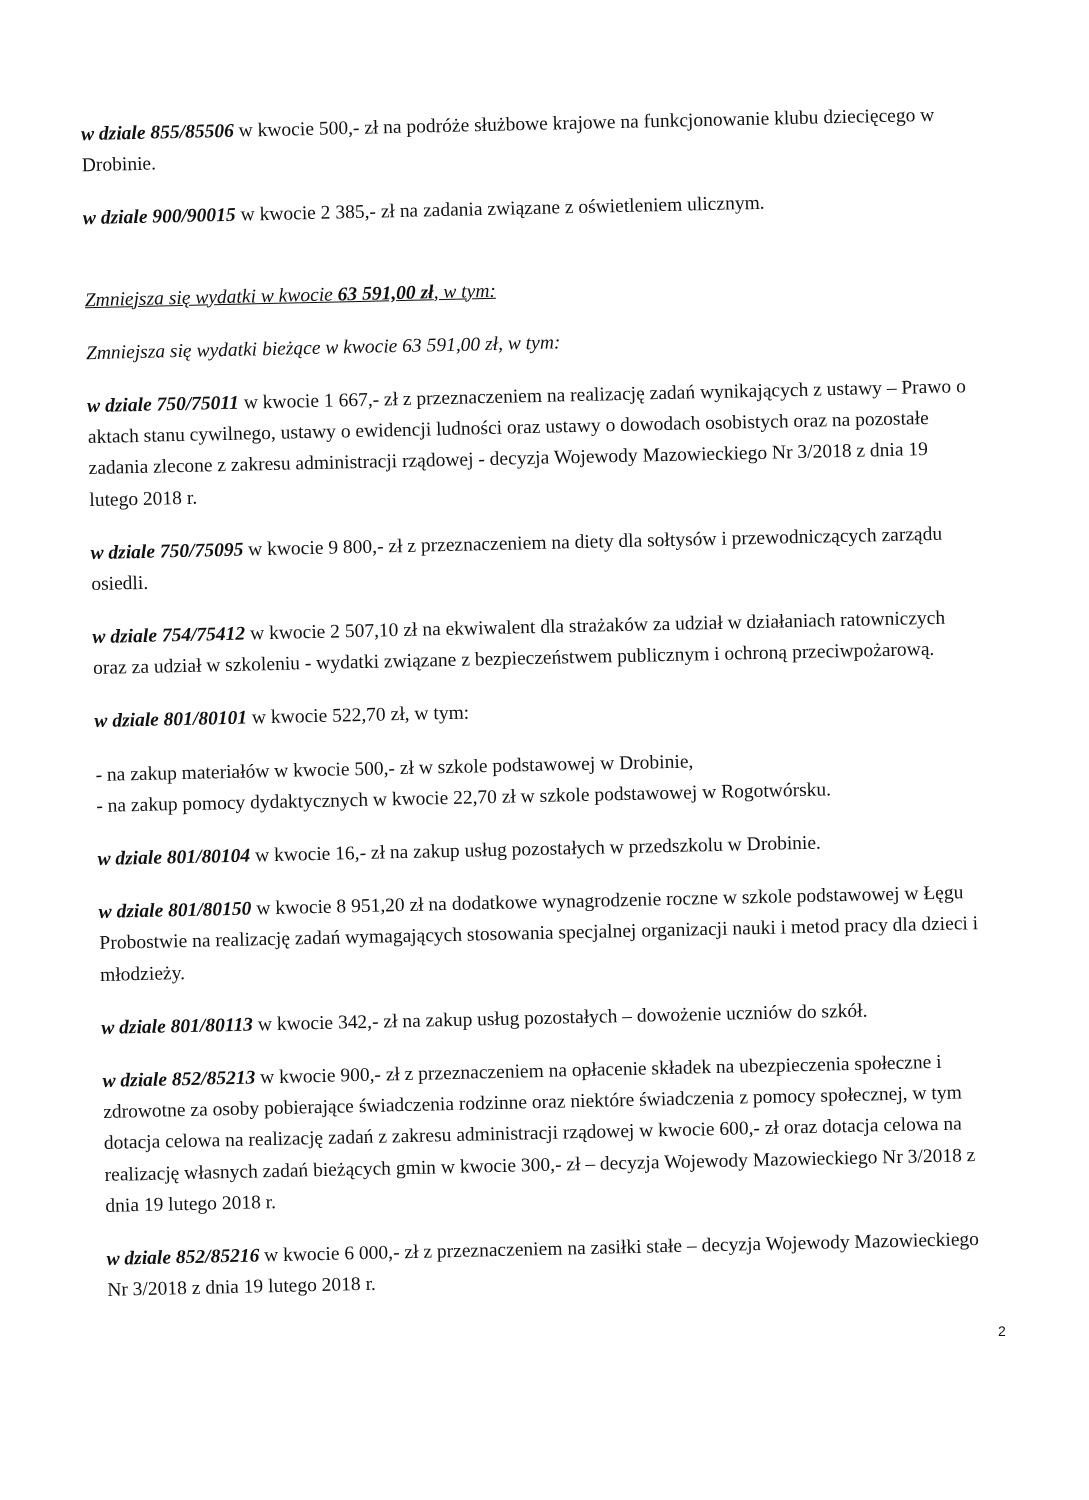w dziale 855/85506 w kwocie 500,- zł na podróże służbowe krajowe na funkcjonowanie klubu dziecięcego w Drobinie.
w dziale 900/90015 w kwocie 2 385,- zł na zadania związane z oświetleniem ulicznym.
Zmniejsza się wydatki w kwocie 63 591,00 zł, w tym:
Zmniejsza się wydatki bieżące w kwocie 63 591,00 zł, w tym:
w dziale 750/75011 w kwocie 1 667,- zł z przeznaczeniem na realizację zadań wynikających z ustawy – Prawo o aktach stanu cywilnego, ustawy o ewidencji ludności oraz ustawy o dowodach osobistych oraz na pozostałe zadania zlecone z zakresu administracji rządowej - decyzja Wojewody Mazowieckiego Nr 3/2018 z dnia 19 lutego 2018 r.
w dziale 750/75095 w kwocie 9 800,- zł z przeznaczeniem na diety dla sołtysów i przewodniczących zarządu osiedli.
w dziale 754/75412 w kwocie 2 507,10 zł na ekwiwalent dla strażaków za udział w działaniach ratowniczych oraz za udział w szkoleniu - wydatki związane z bezpieczeństwem publicznym i ochroną przeciwpożarową.
w dziale 801/80101 w kwocie 522,70 zł, w tym:
- na zakup materiałów w kwocie 500,- zł w szkole podstawowej w Drobinie,
- na zakup pomocy dydaktycznych w kwocie 22,70 zł w szkole podstawowej w Rogotwórsku.
w dziale 801/80104 w kwocie 16,- zł na zakup usług pozostałych w przedszkolu w Drobinie.
w dziale 801/80150 w kwocie 8 951,20 zł na dodatkowe wynagrodzenie roczne w szkole podstawowej w Łęgu Probostwie na realizację zadań wymagających stosowania specjalnej organizacji nauki i metod pracy dla dzieci i młodzieży.
w dziale 801/80113 w kwocie 342,- zł na zakup usług pozostałych – dowożenie uczniów do szkół.
w dziale 852/85213 w kwocie 900,- zł z przeznaczeniem na opłacenie składek na ubezpieczenia społeczne i zdrowotne za osoby pobierające świadczenia rodzinne oraz niektóre świadczenia z pomocy społecznej, w tym dotacja celowa na realizację zadań z zakresu administracji rządowej w kwocie 600,- zł oraz dotacja celowa na realizację własnych zadań bieżących gmin w kwocie 300,- zł – decyzja Wojewody Mazowieckiego Nr 3/2018 z dnia 19 lutego 2018 r.
w dziale 852/85216 w kwocie 6 000,- zł z przeznaczeniem na zasiłki stałe – decyzja Wojewody Mazowieckiego Nr 3/2018 z dnia 19 lutego 2018 r.
2